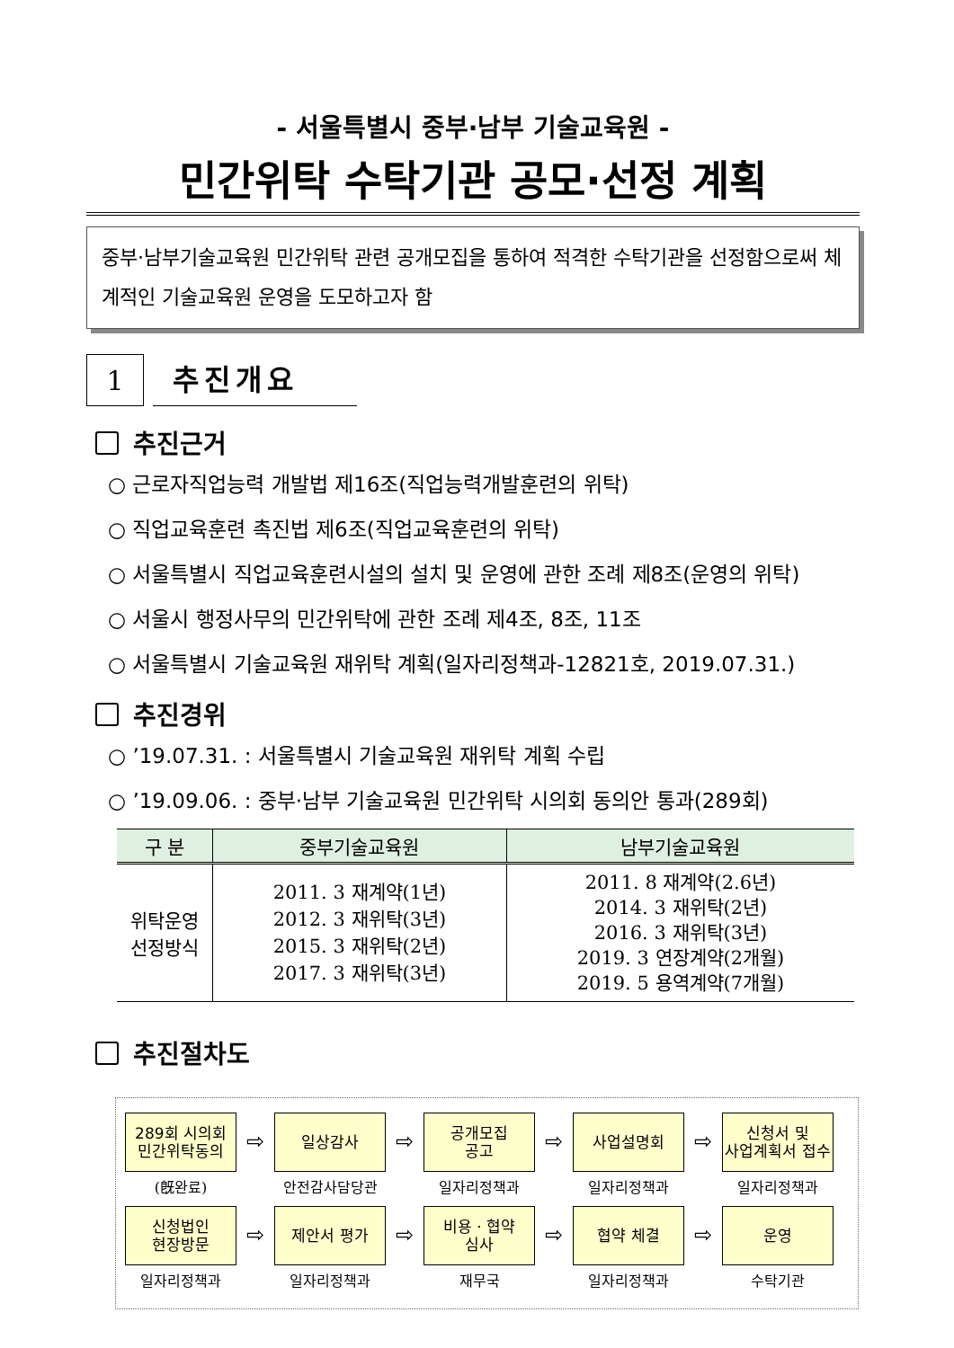- 서울특별시 중부·남부 기술교육원 -
민간위탁 수탁기관 공모·선정 계획
중부·남부기술교육원 민간위탁 관련 공개모집을 통하여 적격한 수탁기관을 선정함으로써 체계적인 기술교육원 운영을 도모하고자 함
1
추진개요
추진근거
○ 근로자직업능력 개발법 제16조(직업능력개발훈련의 위탁)
○ 직업교육훈련 촉진법 제6조(직업교육훈련의 위탁)
○ 서울특별시 직업교육훈련시설의 설치 및 운영에 관한 조례 제8조(운영의 위탁)
○ 서울시 행정사무의 민간위탁에 관한 조례 제4조, 8조, 11조
○ 서울특별시 기술교육원 재위탁 계획(일자리정책과-12821호, 2019.07.31.)
추진경위
○ ’19.07.31. : 서울특별시 기술교육원 재위탁 계획 수립
○ ’19.09.06. : 중부·남부 기술교육원 민간위탁 시의회 동의안 통과(289회)
| 구 분 | 중부기술교육원 | 남부기술교육원 |
| --- | --- | --- |
| 위탁운영 선정방식 | 2011. 3 재계약(1년) 2012. 3 재위탁(3년) 2015. 3 재위탁(2년) 2017. 3 재위탁(3년) | 2011. 8 재계약(2.6년) 2014. 3 재위탁(2년) 2016. 3 재위탁(3년) 2019. 3 연장계약(2개월) 2019. 5 용역계약(7개월) |
추진절차도
289회 시의회
민간위탁동의
(旣완료)
⇨
일상감사
안전감사담당관
⇨
공개모집
공고
일자리정책과
⇨
사업설명회
일자리정책과
⇨
신청서 및
사업계획서 접수
일자리정책과
신청법인
현장방문
일자리정책과
⇨
제안서 평가
일자리정책과
⇨
비용 · 협약
심사
재무국
⇨
협약 체결
일자리정책과
⇨
운영
수탁기관